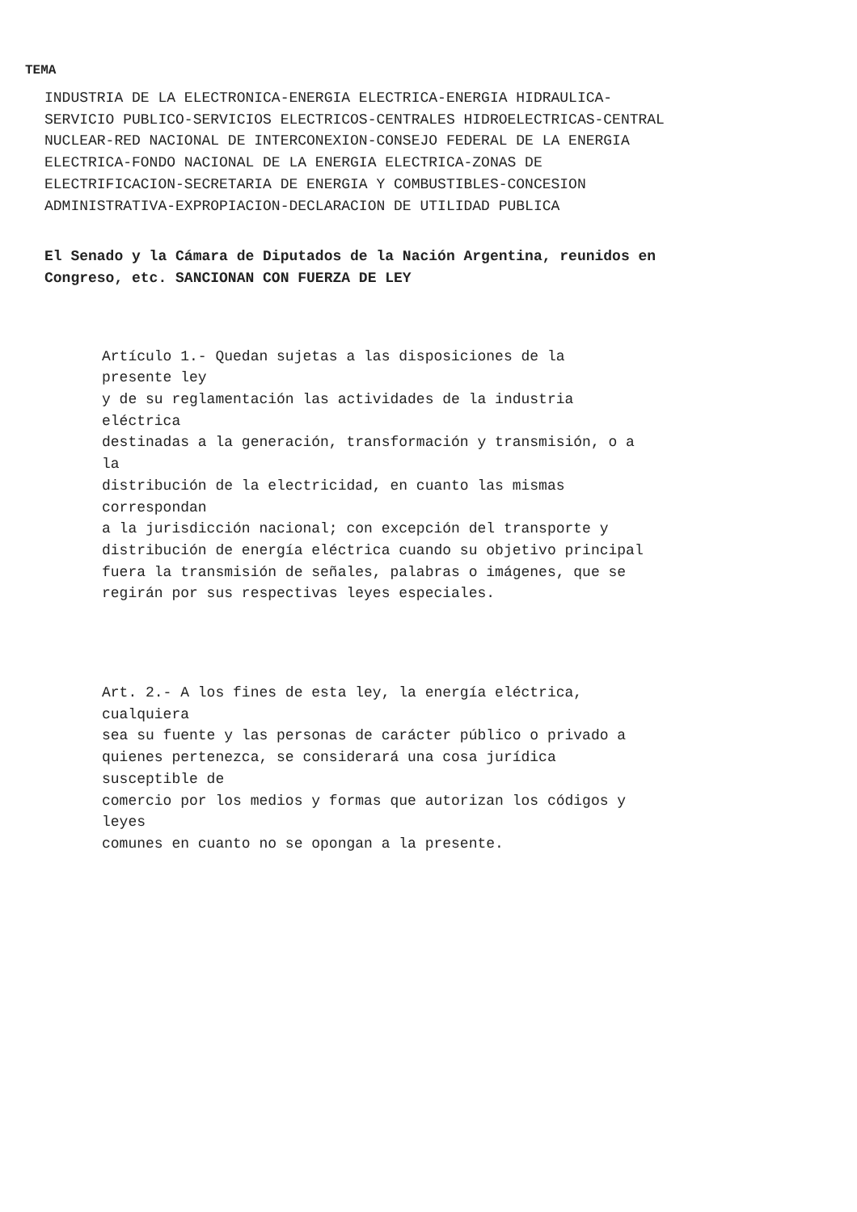TEMA
INDUSTRIA DE LA ELECTRONICA-ENERGIA ELECTRICA-ENERGIA HIDRAULICA- SERVICIO PUBLICO-SERVICIOS ELECTRICOS-CENTRALES HIDROELECTRICAS-CENTRAL NUCLEAR-RED NACIONAL DE INTERCONEXION-CONSEJO FEDERAL DE LA ENERGIA ELECTRICA-FONDO NACIONAL DE LA ENERGIA ELECTRICA-ZONAS DE ELECTRIFICACION-SECRETARIA DE ENERGIA Y COMBUSTIBLES-CONCESION ADMINISTRATIVA-EXPROPIACION-DECLARACION DE UTILIDAD PUBLICA
El Senado y la Cámara de Diputados de la Nación Argentina, reunidos en Congreso, etc. SANCIONAN CON FUERZA DE LEY
Artículo 1.- Quedan sujetas a las disposiciones de la presente ley y de su reglamentación las actividades de la industria eléctrica destinadas a la generación, transformación y transmisión, o a la distribución de la electricidad, en cuanto las mismas correspondan a la jurisdicción nacional; con excepción del transporte y distribución de energía eléctrica cuando su objetivo principal fuera la transmisión de señales, palabras o imágenes, que se regirán por sus respectivas leyes especiales.
Art. 2.- A los fines de esta ley, la energía eléctrica, cualquiera sea su fuente y las personas de carácter público o privado a quienes pertenezca, se considerará una cosa jurídica susceptible de comercio por los medios y formas que autorizan los códigos y leyes comunes en cuanto no se opongan a la presente.